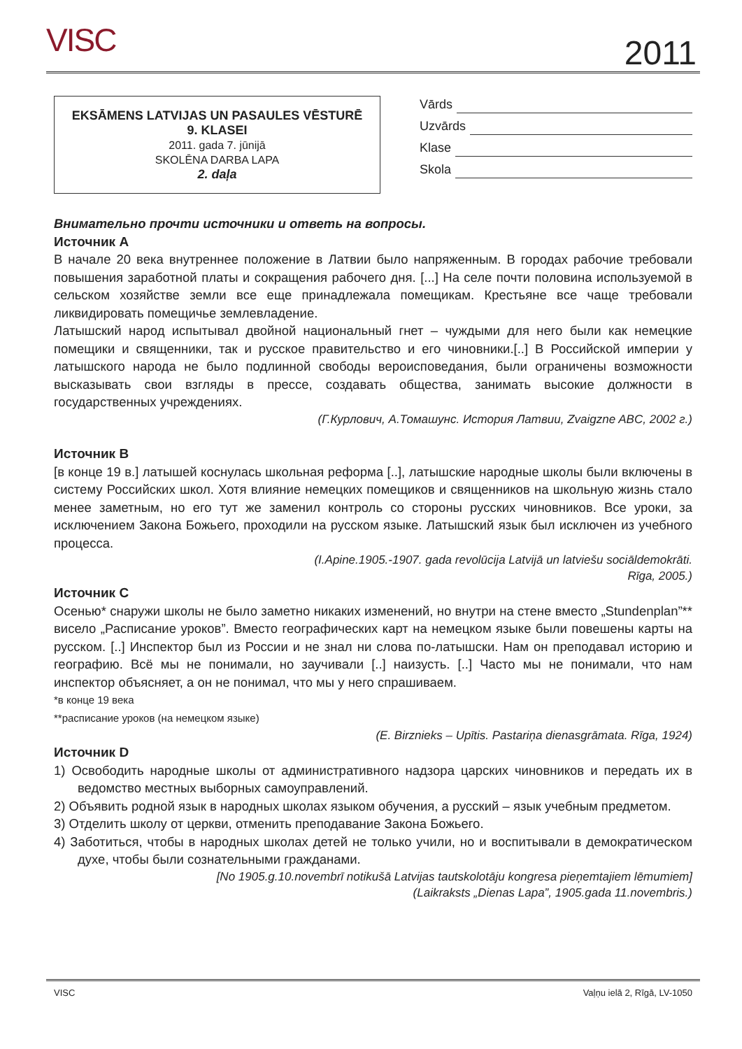VISC 2011
EKSĀMENS LATVIJAS UN PASAULES VĒSTURĒ
9. KLASEI
2011. gada 7. jūnijā
SKOLĒNA DARBA LAPA
2. daļa
Vārds
Uzvārds
Klase
Skola
Внимательно прочти источники и ответь на вопросы.
Источник A
В начале 20 века внутреннее положение в Латвии было напряженным. В городах рабочие требовали повышения заработной платы и сокращения рабочего дня. [...] На селе почти половина используемой в сельском хозяйстве земли все еще принадлежала помещикам. Крестьяне все чаще требовали ликвидировать помещичье землевладение.
Латышский народ испытывал двойной национальный гнет – чуждыми для него были как немецкие помещики и священники, так и русское правительство и его чиновники.[..] В Российской империи у латышского народа не было подлинной свободы вероисповедания, были ограничены возможности высказывать свои взгляды в прессе, создавать общества, занимать высокие должности в государственных учреждениях.
(Г.Курлович, А.Томашунс. История Латвии, Zvaigzne ABC, 2002 г.)
Источник B
[в конце 19 в.] латышей коснулась школьная реформа [..], латышские народные школы были включены в систему Российских школ. Хотя влияние немецких помещиков и священников на школьную жизнь стало менее заметным, но его тут же заменил контроль со стороны русских чиновников. Все уроки, за исключением Закона Божьего, проходили на русском языке. Латышский язык был исключен из учебного процесса.
(I.Apine.1905.-1907. gada revolūcija Latvijā un latviešu sociāldemokrāti.
Rīga, 2005.)
Источник C
Осенью* снаружи школы не было заметно никаких изменений, но внутри на стене вместо „Stundenplan”** висело „Расписание уроков”. Вместо географических карт на немецком языке были повешены карты на русском. [..] Инспектор был из России и не знал ни слова по-латышски. Нам он преподавал историю и географию. Всё мы не понимали, но заучивали [..] наизусть. [..] Часто мы не понимали, что нам инспектор объясняет, а он не понимал, что мы у него спрашиваем.
*в конце 19 века
**расписание уроков (на немецком языке)
(E. Birznieks – Upītis. Pastariņa dienasgrāmata. Rīga, 1924)
Источник D
1) Освободить народные школы от административного надзора царских чиновников и передать их в ведомство местных выборных самоуправлений.
2) Объявить родной язык в народных школах языком обучения, а русский – язык учебным предметом.
3) Отделить школу от церкви, отменить преподавание Закона Божьего.
4) Заботиться, чтобы в народных школах детей не только учили, но и воспитывали в демократическом духе, чтобы были сознательными гражданами.
[No 1905.g.10.novembrī notikušā Latvijas tautskolotāju kongresa pieņemtajiem lēmumiem]
(Laikraksts „Dienas Lapa”, 1905.gada 11.novembris.)
VISC Vaļņu ielā 2, Rīgā, LV-1050